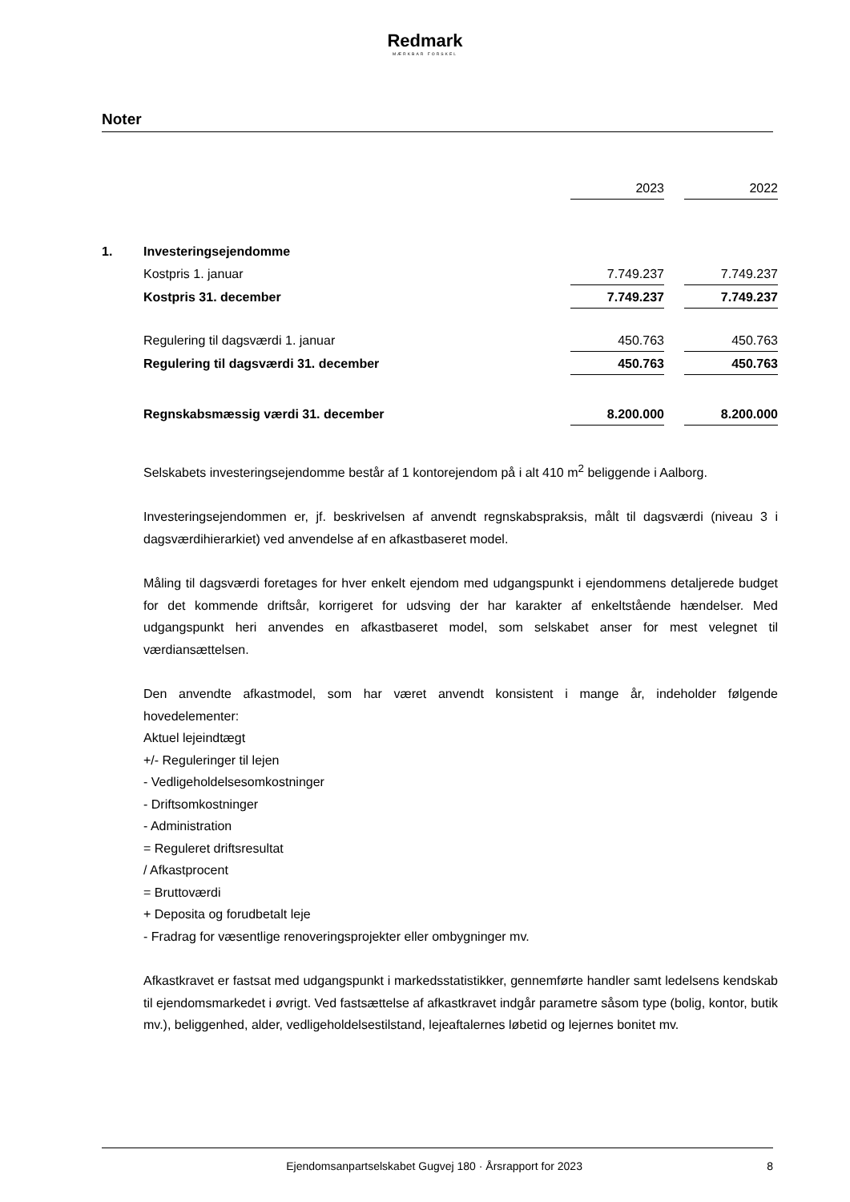Redmark
MÆRKBAR FORSKEL
Noter
| | | 2023 | | 2022 |
| 1. | Investeringsejendomme | | | |
| | Kostpris 1. januar | 7.749.237 | | 7.749.237 |
| | Kostpris 31. december | 7.749.237 | | 7.749.237 |
| | Regulering til dagsværdi 1. januar | 450.763 | | 450.763 |
| | Regulering til dagsværdi 31. december | 450.763 | | 450.763 |
| | Regnskabsmæssig værdi 31. december | 8.200.000 | | 8.200.000 |
Selskabets investeringsejendomme består af 1 kontorejendom på i alt 410 m<sup>2</sup> beliggende i Aalborg.
Investeringsejendommen er, jf. beskrivelsen af anvendt regnskabspraksis, målt til dagsværdi (niveau 3 i dagsværdihierarkiet) ved anvendelse af en afkastbaseret model.
Måling til dagsværdi foretages for hver enkelt ejendom med udgangspunkt i ejendommens detaljerede budget for det kommende driftsår, korrigeret for udsving der har karakter af enkeltstående hændelser. Med udgangspunkt heri anvendes en afkastbaseret model, som selskabet anser for mest velegnet til værdiansættelsen.
Den anvendte afkastmodel, som har været anvendt konsistent i mange år, indeholder følgende hovedelementer:
Aktuel lejeindtægt
+/- Reguleringer til lejen
- Vedligeholdelsesomkostninger
- Driftsomkostninger
- Administration
= Reguleret driftsresultat
/ Afkastprocent
= Bruttoværdi
+ Deposita og forudbetalt leje
- Fradrag for væsentlige renoveringsprojekter eller ombygninger mv.
Afkastkravet er fastsat med udgangspunkt i markedsstatistikker, gennemførte handler samt ledelsens kendskab til ejendomsmarkedet i øvrigt. Ved fastsættelse af afkastkravet indgår parametre såsom type (bolig, kontor, butik mv.), beliggenhed, alder, vedligeholdelsestilstand, lejeaftalernes løbetid og lejernes bonitet mv.
Ejendomsanpartselskabet Gugvej 180 · Årsrapport for 2023 8